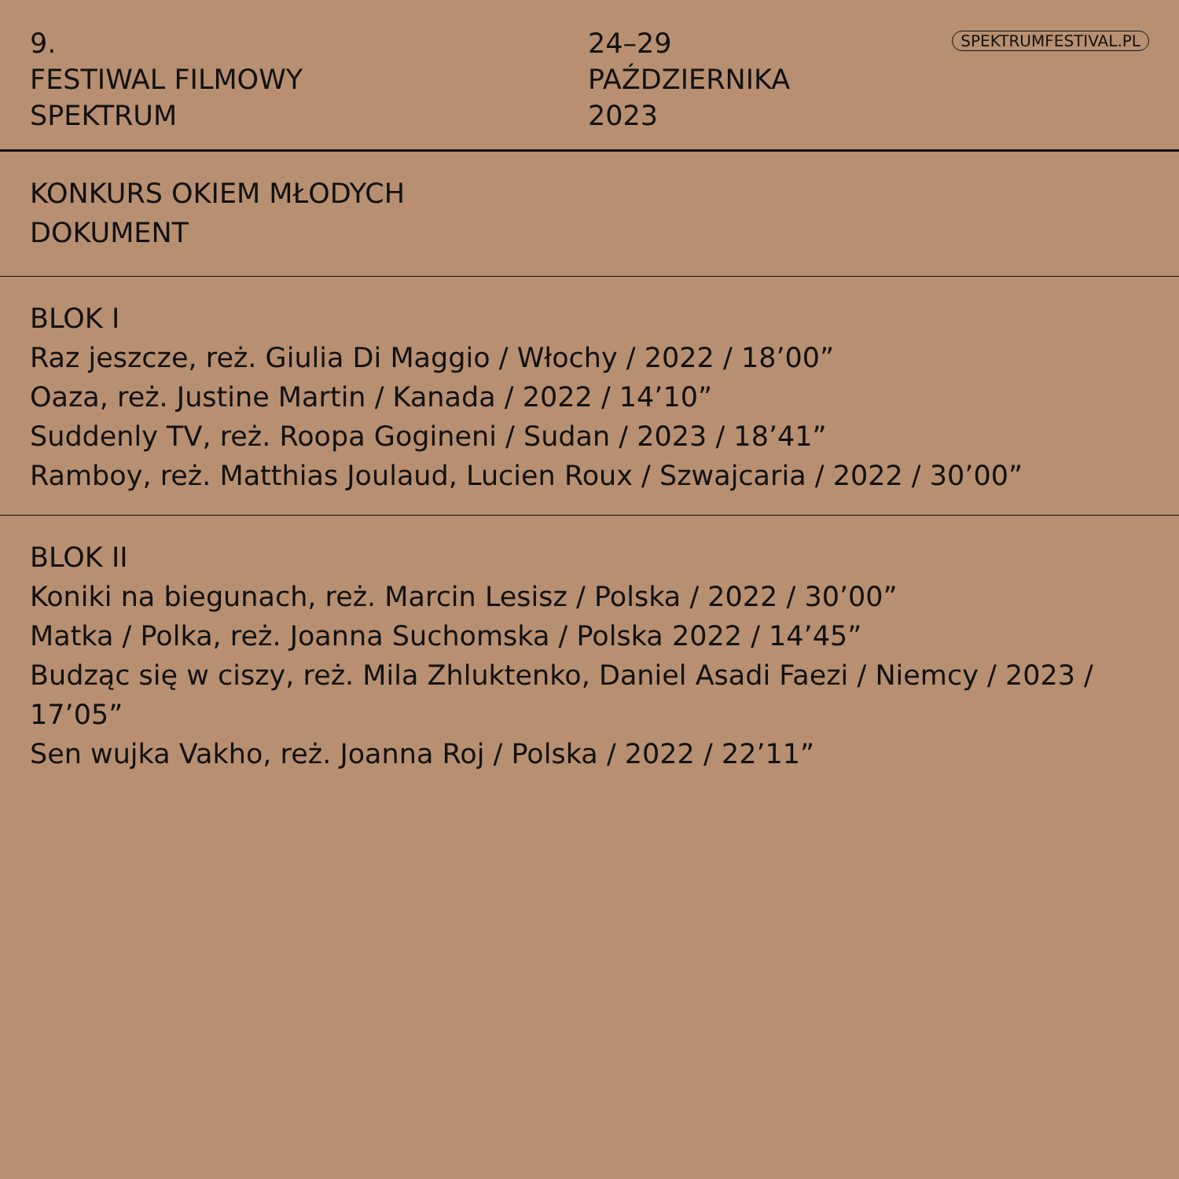9.
FESTIWAL FILMOWY
SPEKTRUM
24–29
PAŹDZIERNIKA
2023
SPEKTRUMFESTIVAL.PL
KONKURS OKIEM MŁODYCH
DOKUMENT
BLOK I
Raz jeszcze, reż. Giulia Di Maggio / Włochy / 2022 / 18’00”
Oaza, reż. Justine Martin / Kanada / 2022 / 14’10”
Suddenly TV, reż. Roopa Gogineni / Sudan / 2023 / 18’41”
Ramboy, reż. Matthias Joulaud, Lucien Roux / Szwajcaria / 2022 / 30’00”
BLOK II
Koniki na biegunach, reż. Marcin Lesisz / Polska / 2022 / 30’00”
Matka / Polka, reż. Joanna Suchomska / Polska 2022 / 14’45”
Budząc się w ciszy, reż. Mila Zhluktenko, Daniel Asadi Faezi / Niemcy / 2023 / 17’05”
Sen wujka Vakho, reż. Joanna Roj / Polska / 2022 / 22’11”